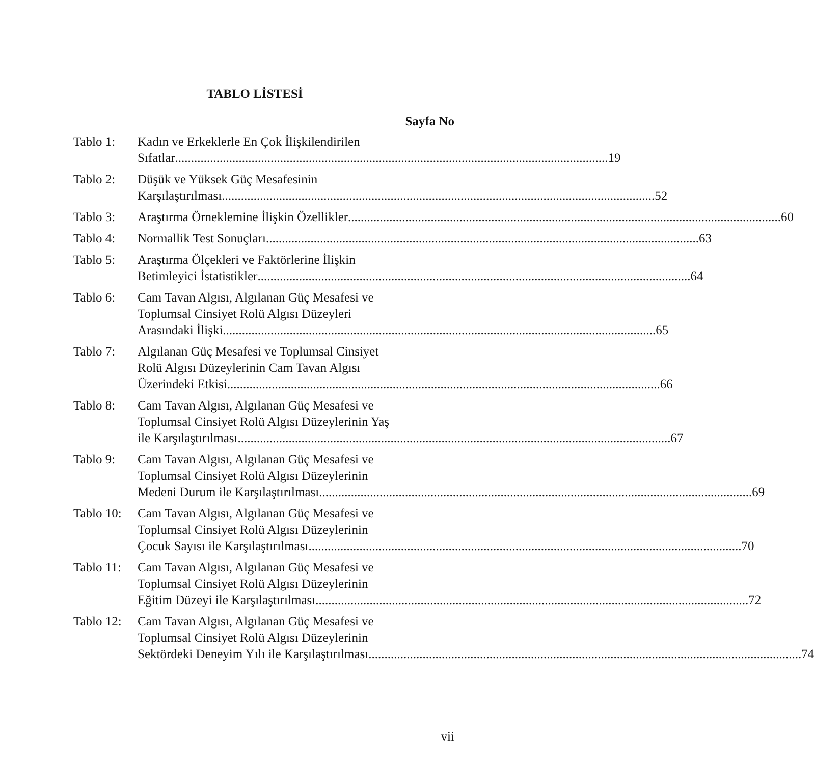TABLO LİSTESİ
Sayfa No
Tablo 1: Kadın ve Erkeklerle En Çok İlişkilendirilen
Sıfatlar 19
Tablo 2: Düşük ve Yüksek Güç Mesafesinin
Karşılaştırılması 52
Tablo 3: Araştırma Örneklemine İlişkin Özellikler 60
Tablo 4: Normallik Test Sonuçları 63
Tablo 5: Araştırma Ölçekleri ve Faktörlerine İlişkin
Betimleyici İstatistikler 64
Tablo 6: Cam Tavan Algısı, Algılanan Güç Mesafesi ve
Toplumsal Cinsiyet Rolü Algısı Düzeyleri
Arasındaki İlişki 65
Tablo 7: Algılanan Güç Mesafesi ve Toplumsal Cinsiyet
Rolü Algısı Düzeylerinin Cam Tavan Algısı
Üzerindeki Etkisi 66
Tablo 8: Cam Tavan Algısı, Algılanan Güç Mesafesi ve
Toplumsal Cinsiyet Rolü Algısı Düzeylerinin Yaş
ile Karşılaştırılması 67
Tablo 9: Cam Tavan Algısı, Algılanan Güç Mesafesi ve
Toplumsal Cinsiyet Rolü Algısı Düzeylerinin
Medeni Durum ile Karşılaştırılması 69
Tablo 10:
Cam Tavan Algısı, Algılanan Güç Mesafesi ve
Toplumsal Cinsiyet Rolü Algısı Düzeylerinin
Çocuk Sayısı ile Karşılaştırılması 70
Tablo 11:
Cam Tavan Algısı, Algılanan Güç Mesafesi ve
Toplumsal Cinsiyet Rolü Algısı Düzeylerinin
Eğitim Düzeyi ile Karşılaştırılması 72
Tablo 12:
Cam Tavan Algısı, Algılanan Güç Mesafesi ve
Toplumsal Cinsiyet Rolü Algısı Düzeylerinin
Sektördeki Deneyim Yılı ile Karşılaştırılması 74
vii